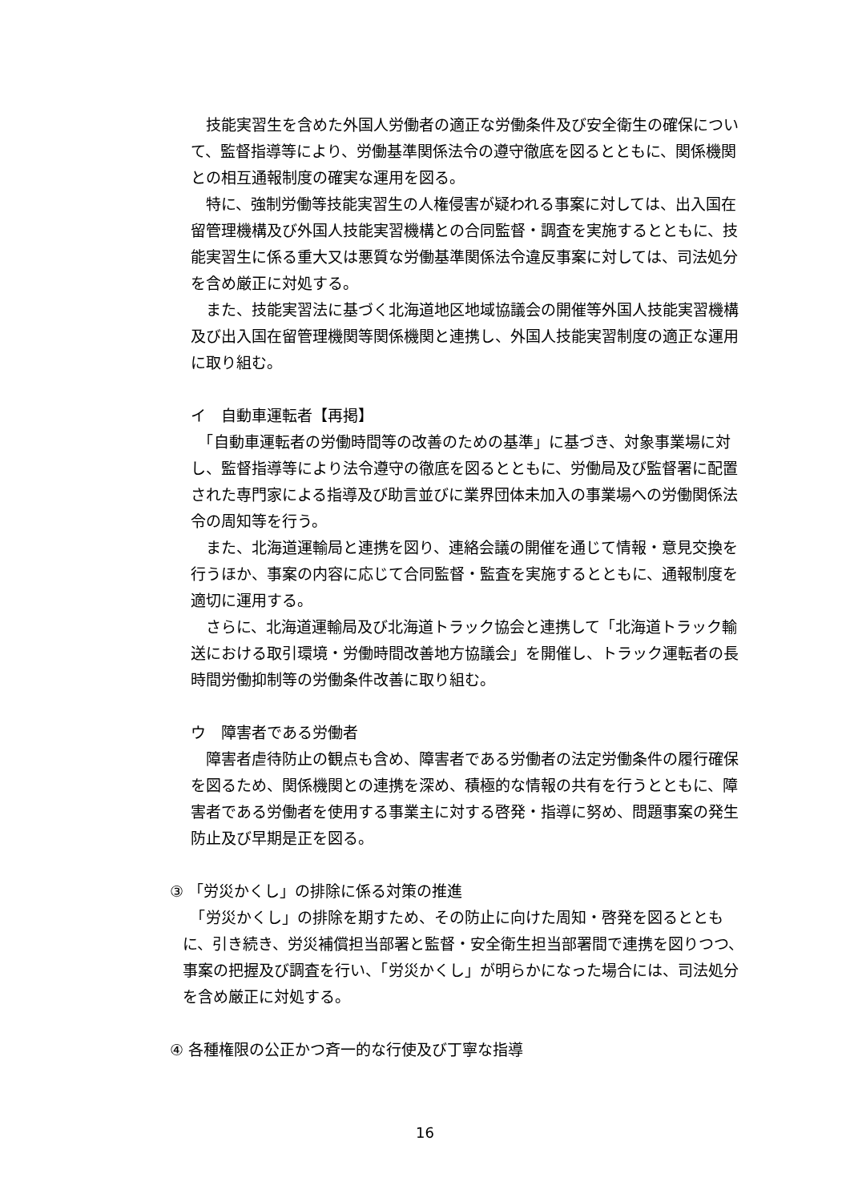技能実習生を含めた外国人労働者の適正な労働条件及び安全衛生の確保について、監督指導等により、労働基準関係法令の遵守徹底を図るとともに、関係機関との相互通報制度の確実な運用を図る。
　特に、強制労働等技能実習生の人権侵害が疑われる事案に対しては、出入国在留管理機構及び外国人技能実習機構との合同監督・調査を実施するとともに、技能実習生に係る重大又は悪質な労働基準関係法令違反事案に対しては、司法処分を含め厳正に対処する。
　また、技能実習法に基づく北海道地区地域協議会の開催等外国人技能実習機構及び出入国在留管理機関等関係機関と連携し、外国人技能実習制度の適正な運用に取り組む。
イ　自動車運転者【再掲】
　「自動車運転者の労働時間等の改善のための基準」に基づき、対象事業場に対し、監督指導等により法令遵守の徹底を図るとともに、労働局及び監督署に配置された専門家による指導及び助言並びに業界団体未加入の事業場への労働関係法令の周知等を行う。
　また、北海道運輸局と連携を図り、連絡会議の開催を通じて情報・意見交換を行うほか、事案の内容に応じて合同監督・監査を実施するとともに、通報制度を適切に運用する。
　さらに、北海道運輸局及び北海道トラック協会と連携して「北海道トラック輸送における取引環境・労働時間改善地方協議会」を開催し、トラック運転者の長時間労働抑制等の労働条件改善に取り組む。
ウ　障害者である労働者
　障害者虐待防止の観点も含め、障害者である労働者の法定労働条件の履行確保を図るため、関係機関との連携を深め、積極的な情報の共有を行うとともに、障害者である労働者を使用する事業主に対する啓発・指導に努め、問題事案の発生防止及び早期是正を図る。
③ 「労災かくし」の排除に係る対策の推進
　「労災かくし」の排除を期すため、その防止に向けた周知・啓発を図るとともに、引き続き、労災補償担当部署と監督・安全衛生担当部署間で連携を図りつつ、事案の把握及び調査を行い、「労災かくし」が明らかになった場合には、司法処分を含め厳正に対処する。
④ 各種権限の公正かつ斉一的な行使及び丁寧な指導
16